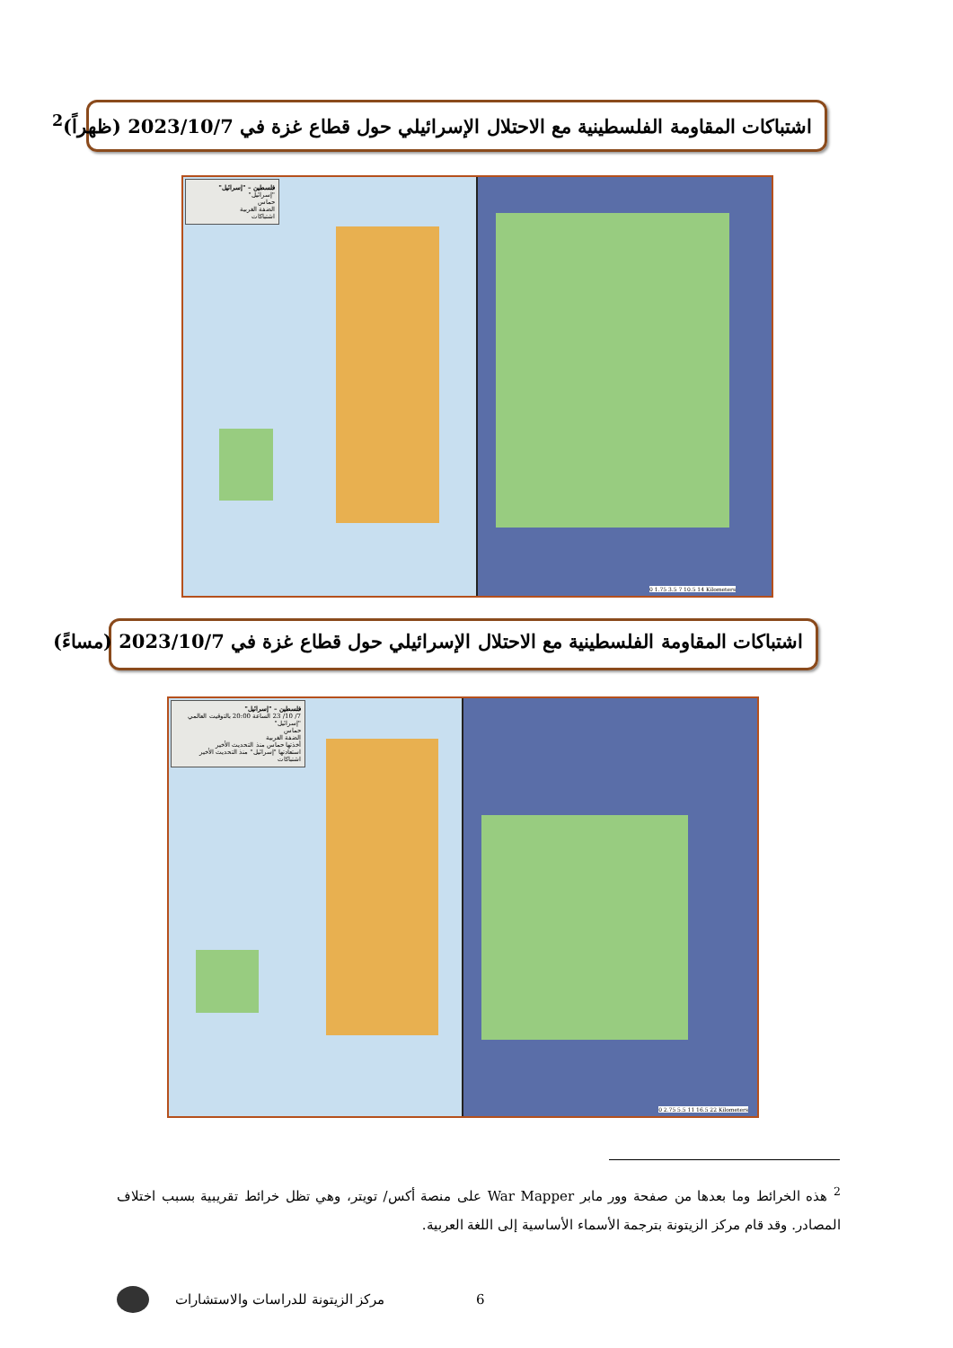اشتباكات المقاومة الفلسطينية مع الاحتلال الإسرائيلي حول قطاع غزة في 2023/10/7 (ظهراً)<sup>2</sup>
فلسطين – "إسرائيل"
"إسرائيل"
حماس
الضفة الغربية
اشتباكات
0 1.75 3.5 7 10.5 14 Kilometers
اشتباكات المقاومة الفلسطينية مع الاحتلال الإسرائيلي حول قطاع غزة في 2023/10/7 (مساءً)
فلسطين – "إسرائيل"
7/ 10/ 23 الساعة 20:00 بالتوقيت العالمي
"إسرائيل"
حماس
الضفة الغربية
أخذتها حماس منذ التحديث الأخير
استعادتها "إسرائيل" منذ التحديث الأخير
اشتباكات
0 2.75 5.5 11 16.5 22 Kilometers
<sup>2</sup> هذه الخرائط وما بعدها من صفحة وور مابر War Mapper على منصة أكس/ تويتر، وهي تظل خرائط تقريبية بسبب اختلاف المصادر. وقد قام مركز الزيتونة بترجمة الأسماء الأساسية إلى اللغة العربية.
6 مركز الزيتونة للدراسات والاستشارات